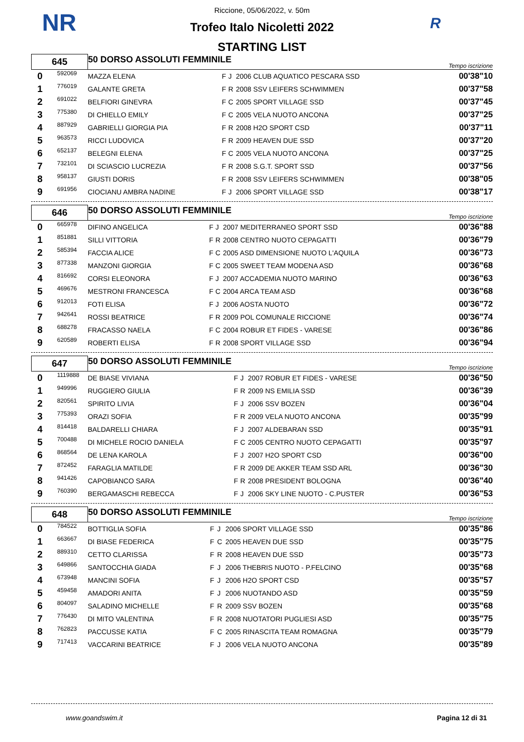NR R
Riccione, 05/06/2022, v. 50m
Trofeo Italo Nicoletti 2022
STARTING LIST
| 645 | | 50 DORSO ASSOLUTI FEMMINILE | | | | Tempo iscrizione |
| 0 | 592069 | MAZZA ELENA | F | J | 2006 CLUB AQUATICO PESCARA SSD | 00'38"10 |
| 1 | 776019 | GALANTE GRETA | F | R | 2008 SSV LEIFERS SCHWIMMEN | 00'37"58 |
| 2 | 691022 | BELFIORI GINEVRA | F | C | 2005 SPORT VILLAGE SSD | 00'37"45 |
| 3 | 775380 | DI CHIELLO EMILY | F | C | 2005 VELA NUOTO ANCONA | 00'37"25 |
| 4 | 887929 | GABRIELLI GIORGIA PIA | F | R | 2008 H2O SPORT CSD | 00'37"11 |
| 5 | 963573 | RICCI LUDOVICA | F | R | 2009 HEAVEN DUE SSD | 00'37"20 |
| 6 | 652137 | BELEGNI ELENA | F | C | 2005 VELA NUOTO ANCONA | 00'37"25 |
| 7 | 732101 | DI SCIASCIO LUCREZIA | F | R | 2008 S.G.T. SPORT SSD | 00'37"56 |
| 8 | 958137 | GIUSTI DORIS | F | R | 2008 SSV LEIFERS SCHWIMMEN | 00'38"05 |
| 9 | 691956 | CIOCIANU AMBRA NADINE | F | J | 2006 SPORT VILLAGE SSD | 00'38"17 |
| 646 | | 50 DORSO ASSOLUTI FEMMINILE | | | | Tempo iscrizione |
| 0 | 665978 | DIFINO ANGELICA | F | J | 2007 MEDITERRANEO SPORT SSD | 00'36"88 |
| 1 | 851881 | SILLI VITTORIA | F | R | 2008 CENTRO NUOTO CEPAGATTI | 00'36"79 |
| 2 | 585394 | FACCIA ALICE | F | C | 2005 ASD DIMENSIONE NUOTO L'AQUILA | 00'36"73 |
| 3 | 877338 | MANZONI GIORGIA | F | C | 2005 SWEET TEAM MODENA ASD | 00'36"68 |
| 4 | 816692 | CORSI ELEONORA | F | J | 2007 ACCADEMIA NUOTO MARINO | 00'36"63 |
| 5 | 469676 | MESTRONI FRANCESCA | F | C | 2004 ARCA TEAM ASD | 00'36"68 |
| 6 | 912013 | FOTI ELISA | F | J | 2006 AOSTA NUOTO | 00'36"72 |
| 7 | 942641 | ROSSI BEATRICE | F | R | 2009 POL COMUNALE RICCIONE | 00'36"74 |
| 8 | 688278 | FRACASSO NAELA | F | C | 2004 ROBUR ET FIDES - VARESE | 00'36"86 |
| 9 | 620589 | ROBERTI ELISA | F | R | 2008 SPORT VILLAGE SSD | 00'36"94 |
| 647 | | 50 DORSO ASSOLUTI FEMMINILE | | | | Tempo iscrizione |
| 0 | 1119888 | DE BIASE VIVIANA | F | J | 2007 ROBUR ET FIDES - VARESE | 00'36"50 |
| 1 | 949996 | RUGGIERO GIULIA | F | R | 2009 NS EMILIA SSD | 00'36"39 |
| 2 | 820561 | SPIRITO LIVIA | F | J | 2006 SSV BOZEN | 00'36"04 |
| 3 | 775393 | ORAZI SOFIA | F | R | 2009 VELA NUOTO ANCONA | 00'35"99 |
| 4 | 814418 | BALDARELLI CHIARA | F | J | 2007 ALDEBARAN SSD | 00'35"91 |
| 5 | 700488 | DI MICHELE ROCIO DANIELA | F | C | 2005 CENTRO NUOTO CEPAGATTI | 00'35"97 |
| 6 | 868564 | DE LENA KAROLA | F | J | 2007 H2O SPORT CSD | 00'36"00 |
| 7 | 872452 | FARAGLIA MATILDE | F | R | 2009 DE AKKER TEAM SSD ARL | 00'36"30 |
| 8 | 941426 | CAPOBIANCO SARA | F | R | 2008 PRESIDENT BOLOGNA | 00'36"40 |
| 9 | 760390 | BERGAMASCHI REBECCA | F | J | 2006 SKY LINE NUOTO - C.PUSTER | 00'36"53 |
| 648 | | 50 DORSO ASSOLUTI FEMMINILE | | | | Tempo iscrizione |
| 0 | 784522 | BOTTIGLIA SOFIA | F | J | 2006 SPORT VILLAGE SSD | 00'35"86 |
| 1 | 663667 | DI BIASE FEDERICA | F | C | 2005 HEAVEN DUE SSD | 00'35"75 |
| 2 | 889310 | CETTO CLARISSA | F | R | 2008 HEAVEN DUE SSD | 00'35"73 |
| 3 | 649866 | SANTOCCHIA GIADA | F | J | 2006 THEBRIS NUOTO - P.FELCINO | 00'35"68 |
| 4 | 673948 | MANCINI SOFIA | F | J | 2006 H2O SPORT CSD | 00'35"57 |
| 5 | 459458 | AMADORI ANITA | F | J | 2006 NUOTANDO ASD | 00'35"59 |
| 6 | 804097 | SALADINO MICHELLE | F | R | 2009 SSV BOZEN | 00'35"68 |
| 7 | 776430 | DI MITO VALENTINA | F | R | 2008 NUOTATORI PUGLIESI ASD | 00'35"75 |
| 8 | 762823 | PACCUSSE KATIA | F | C | 2005 RINASCITA TEAM ROMAGNA | 00'35"79 |
| 9 | 717413 | VACCARINI BEATRICE | F | J | 2006 VELA NUOTO ANCONA | 00'35"89 |
www.goandswim.it Pagina 12 di 31